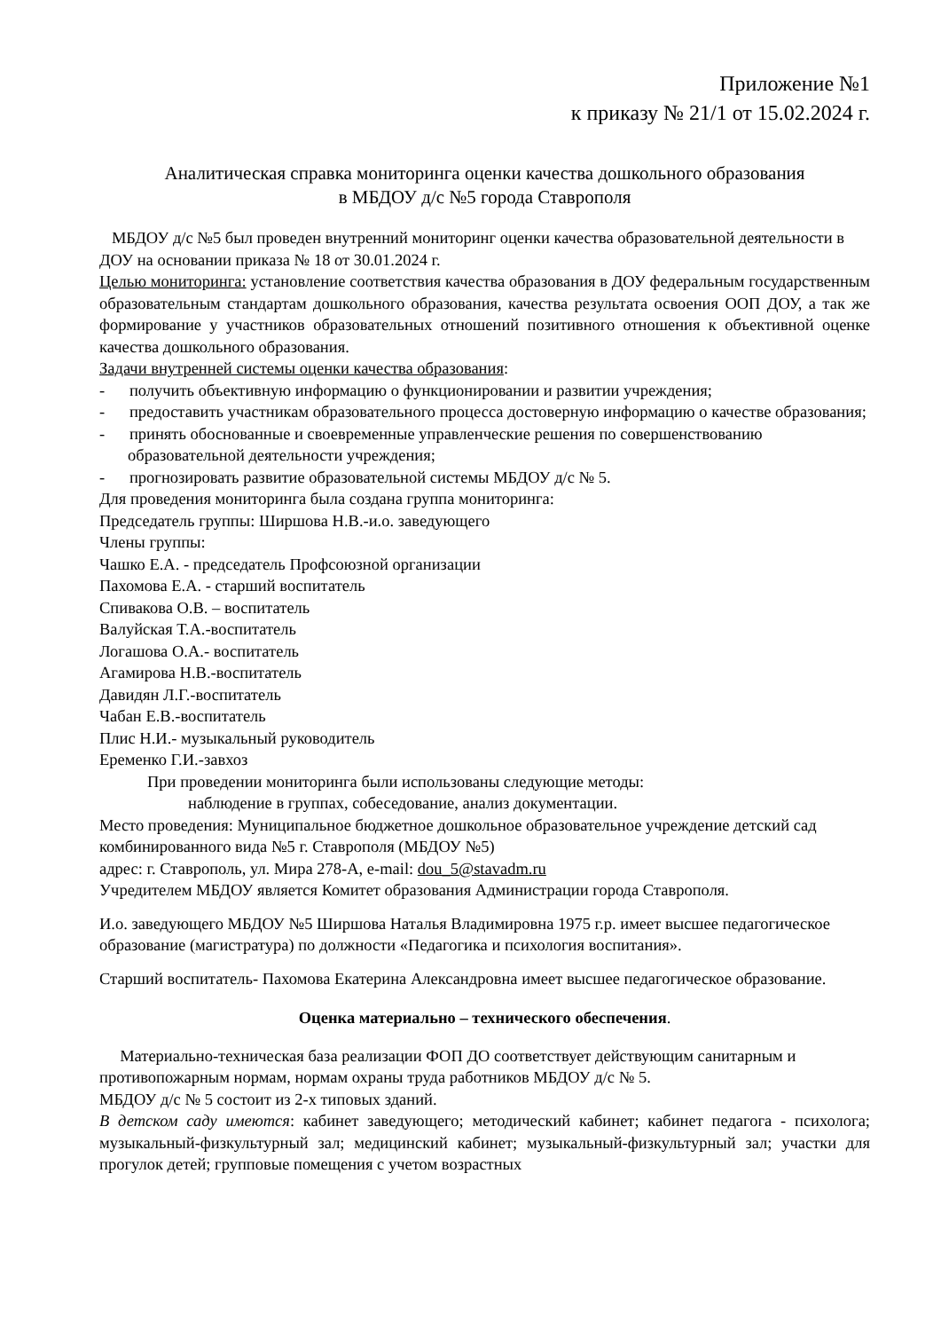Приложение №1
к приказу № 21/1 от 15.02.2024 г.
Аналитическая справка мониторинга оценки качества дошкольного образования
в МБДОУ д/с №5 города Ставрополя
МБДОУ д/с №5 был проведен внутренний мониторинг оценки качества образовательной деятельности в ДОУ на основании приказа № 18 от 30.01.2024 г.
Целью мониторинга: установление соответствия качества образования в ДОУ федеральным государственным образовательным стандартам дошкольного образования, качества результата освоения ООП ДОУ, а так же формирование у участников образовательных отношений позитивного отношения к объективной оценке качества дошкольного образования.
Задачи внутренней системы оценки качества образования:
- получить объективную информацию о функционировании и развитии учреждения;
- предоставить участникам образовательного процесса достоверную информацию о качестве образования;
- принять обоснованные и своевременные управленческие решения по совершенствованию образовательной деятельности учреждения;
- прогнозировать развитие образовательной системы МБДОУ д/с № 5.
Для проведения мониторинга была создана группа мониторинга:
Председатель группы: Ширшова Н.В.-и.о. заведующего
Члены группы:
Чашко Е.А. - председатель Профсоюзной организации
Пахомова Е.А. - старший воспитатель
Спивакова О.В. – воспитатель
Валуйская Т.А.-воспитатель
Логашова О.А.- воспитатель
Агамирова Н.В.-воспитатель
Давидян Л.Г.-воспитатель
Чабан Е.В.-воспитатель
Плис Н.И.- музыкальный руководитель
Еременко Г.И.-завхоз
При проведении мониторинга были использованы следующие методы:
наблюдение в группах, собеседование, анализ документации.
Место проведения: Муниципальное бюджетное дошкольное образовательное учреждение детский сад комбинированного вида №5 г. Ставрополя (МБДОУ №5)
адрес: г. Ставрополь, ул. Мира 278-А, e-mail: dou_5@stavadm.ru
Учредителем МБДОУ является Комитет образования Администрации города Ставрополя.
И.о. заведующего МБДОУ №5 Ширшова Наталья Владимировна 1975 г.р. имеет высшее педагогическое образование (магистратура) по должности «Педагогика и психология воспитания».
Старший воспитатель- Пахомова Екатерина Александровна имеет высшее педагогическое образование.
Оценка материально – технического обеспечения.
Материально-техническая база реализации ФОП ДО соответствует действующим санитарным и противопожарным нормам, нормам охраны труда работников МБДОУ д/с № 5.
МБДОУ д/с № 5 состоит из 2-х типовых зданий.
В детском саду имеются: кабинет заведующего; методический кабинет; кабинет педагога - психолога; музыкальный-физкультурный зал; медицинский кабинет; музыкальный-физкультурный зал; участки для прогулок детей; групповые помещения с учетом возрастных